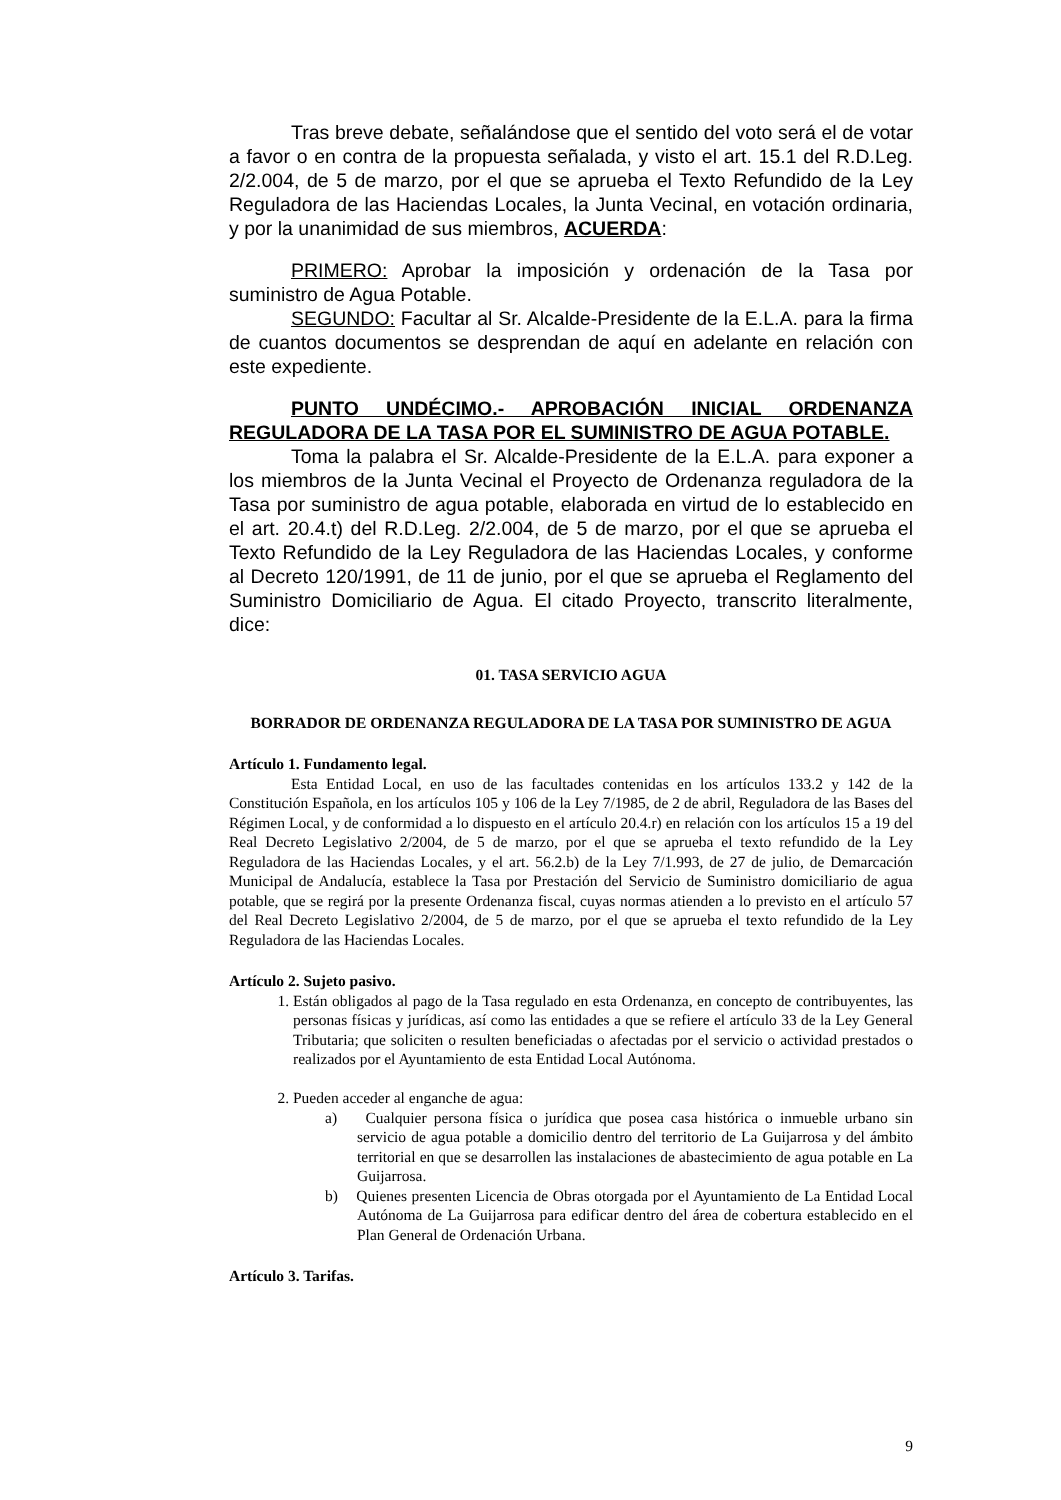Tras breve debate, señalándose que el sentido del voto será el de votar a favor o en contra de la propuesta señalada, y visto el art. 15.1 del R.D.Leg. 2/2.004, de 5 de marzo, por el que se aprueba el Texto Refundido de la Ley Reguladora de las Haciendas Locales, la Junta Vecinal, en votación ordinaria, y por la unanimidad de sus miembros, ACUERDA:
PRIMERO: Aprobar la imposición y ordenación de la Tasa por suministro de Agua Potable.
SEGUNDO: Facultar al Sr. Alcalde-Presidente de la E.L.A. para la firma de cuantos documentos se desprendan de aquí en adelante en relación con este expediente.
PUNTO UNDÉCIMO.- APROBACIÓN INICIAL ORDENANZA REGULADORA DE LA TASA POR EL SUMINISTRO DE AGUA POTABLE.
Toma la palabra el Sr. Alcalde-Presidente de la E.L.A. para exponer a los miembros de la Junta Vecinal el Proyecto de Ordenanza reguladora de la Tasa por suministro de agua potable, elaborada en virtud de lo establecido en el art. 20.4.t) del R.D.Leg. 2/2.004, de 5 de marzo, por el que se aprueba el Texto Refundido de la Ley Reguladora de las Haciendas Locales, y conforme al Decreto 120/1991, de 11 de junio, por el que se aprueba el Reglamento del Suministro Domiciliario de Agua. El citado Proyecto, transcrito literalmente, dice:
01. TASA SERVICIO AGUA
BORRADOR DE ORDENANZA REGULADORA DE LA TASA POR SUMINISTRO DE AGUA
Artículo 1. Fundamento legal.
Esta Entidad Local, en uso de las facultades contenidas en los artículos 133.2 y 142 de la Constitución Española, en los artículos 105 y 106 de la Ley 7/1985, de 2 de abril, Reguladora de las Bases del Régimen Local, y de conformidad a lo dispuesto en el artículo 20.4.r) en relación con los artículos 15 a 19 del Real Decreto Legislativo 2/2004, de 5 de marzo, por el que se aprueba el texto refundido de la Ley Reguladora de las Haciendas Locales, y el art. 56.2.b) de la Ley 7/1.993, de 27 de julio, de Demarcación Municipal de Andalucía, establece la Tasa por Prestación del Servicio de Suministro domiciliario de agua potable, que se regirá por la presente Ordenanza fiscal, cuyas normas atienden a lo previsto en el artículo 57 del Real Decreto Legislativo 2/2004, de 5 de marzo, por el que se aprueba el texto refundido de la Ley Reguladora de las Haciendas Locales.
Artículo 2. Sujeto pasivo.
1. Están obligados al pago de la Tasa regulado en esta Ordenanza, en concepto de contribuyentes, las personas físicas y jurídicas, así como las entidades a que se refiere el artículo 33 de la Ley General Tributaria; que soliciten o resulten beneficiadas o afectadas por el servicio o actividad prestados o realizados por el Ayuntamiento de esta Entidad Local Autónoma.
2. Pueden acceder al enganche de agua:
a) Cualquier persona física o jurídica que posea casa histórica o inmueble urbano sin servicio de agua potable a domicilio dentro del territorio de La Guijarrosa y del ámbito territorial en que se desarrollen las instalaciones de abastecimiento de agua potable en La Guijarrosa.
b) Quienes presenten Licencia de Obras otorgada por el Ayuntamiento de La Entidad Local Autónoma de La Guijarrosa para edificar dentro del área de cobertura establecido en el Plan General de Ordenación Urbana.
Artículo 3. Tarifas.
9